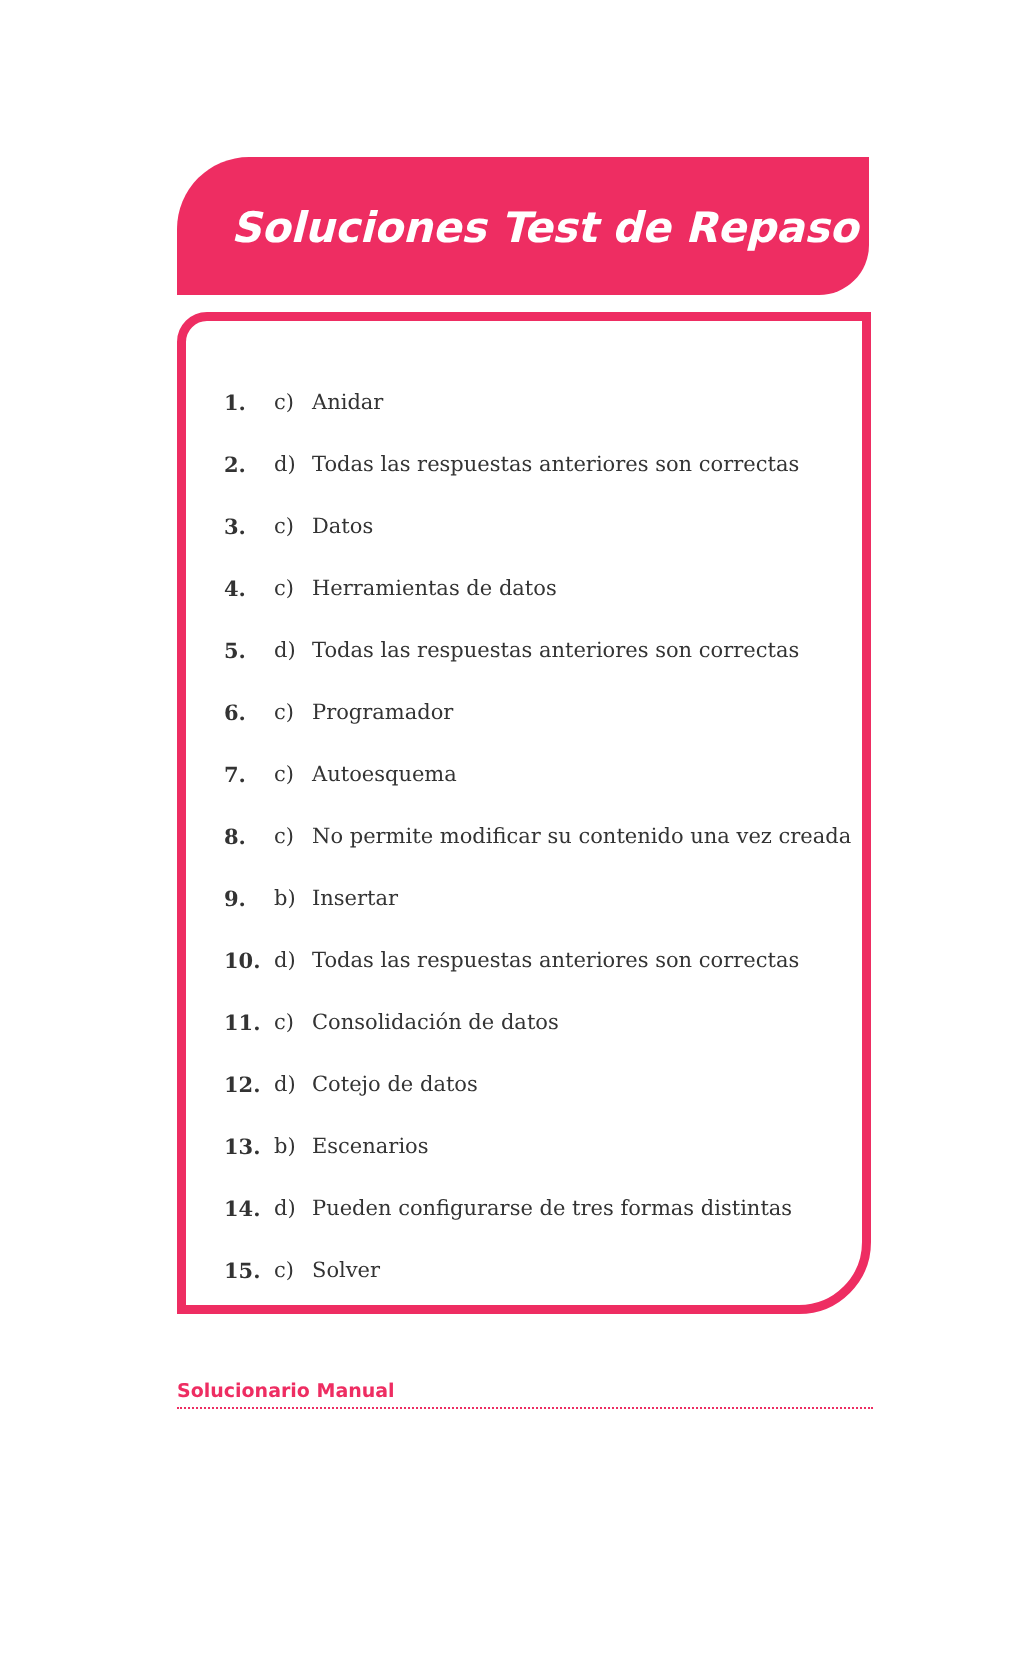Soluciones Test de Repaso
1. c) Anidar
2. d) Todas las respuestas anteriores son correctas
3. c) Datos
4. c) Herramientas de datos
5. d) Todas las respuestas anteriores son correctas
6. c) Programador
7. c) Autoesquema
8. c) No permite modificar su contenido una vez creada
9. b) Insertar
10. d) Todas las respuestas anteriores son correctas
11. c) Consolidación de datos
12. d) Cotejo de datos
13. b) Escenarios
14. d) Pueden configurarse de tres formas distintas
15. c) Solver
Solucionario Manual